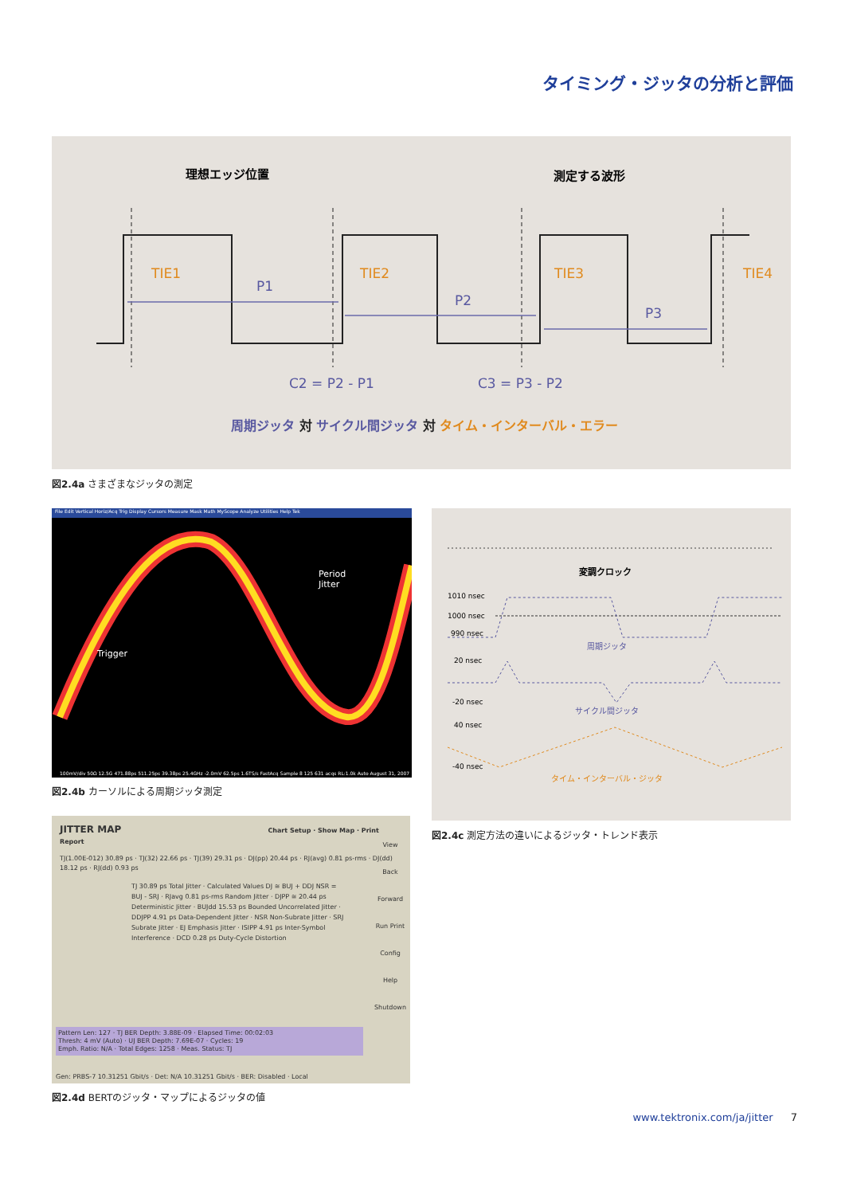タイミング・ジッタの分析と評価
理想エッジ位置
測定する波形
TIE1
TIE2
TIE3
TIE4
P1
P2
P3
C2 = P2 - P1
C3 = P3 - P2
周期ジッタ 対 サイクル間ジッタ 対 タイム・インターバル・エラー
図2.4a さまざまなジッタの測定
File Edit Vertical Horiz/Acq Trig Display Cursors Measure Mask Math MyScope Analyze Utilities Help Tek
Period
Jitter
Trigger
100mV/div 50Ω 12.5G 471.88ps 511.25ps 39.38ps 25.4GHz -2.0mV 62.5ps 1.6TS/s FastAcq Sample 8 125 631 acqs RL:1.0k Auto August 31, 2007
図2.4b カーソルによる周期ジッタ測定
変調クロック
1010 nsec
1000 nsec
990 nsec
周期ジッタ
20 nsec
-20 nsec
サイクル間ジッタ
40 nsec
-40 nsec
タイム・インターバル・ジッタ
図2.4c 測定方法の違いによるジッタ・トレンド表示
JITTER MAP Chart Setup · Show Map · Print Report
TJ(1.00E-012) 30.89 ps · TJ(32) 22.66 ps · TJ(39) 29.31 ps · DJ(pp) 20.44 ps · RJ(avg) 0.81 ps-rms · DJ(dd) 18.12 ps · RJ(dd) 0.93 ps
TJ 30.89 ps Total Jitter · Calculated Values DJ ≅ BUJ + DDJ NSR = BUJ - SRJ · RJavg 0.81 ps-rms Random Jitter · DJPP ≅ 20.44 ps Deterministic Jitter · BUJdd 15.53 ps Bounded Uncorrelated Jitter · DDJPP 4.91 ps Data-Dependent Jitter · NSR Non-Subrate Jitter · SRJ Subrate Jitter · EJ Emphasis Jitter · ISIPP 4.91 ps Inter-Symbol Interference · DCD 0.28 ps Duty-Cycle Distortion
View Back Forward Run Print Config Help Shutdown
Pattern Len: 127 · TJ BER Depth: 3.88E-09 · Elapsed Time: 00:02:03
Thresh: 4 mV (Auto) · UJ BER Depth: 7.69E-07 · Cycles: 19
Emph. Ratio: N/A · Total Edges: 1258 · Meas. Status: TJ
Gen: PRBS-7 10.31251 Gbit/s · Det: N/A 10.31251 Gbit/s · BER: Disabled · Local
図2.4d BERTのジッタ・マップによるジッタの値
www.tektronix.com/ja/jitter 7